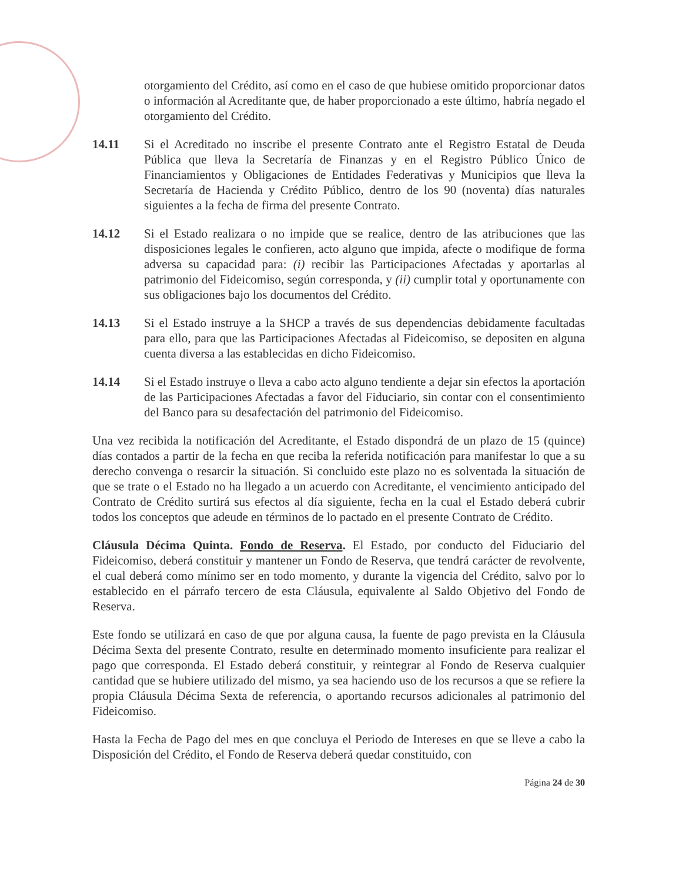otorgamiento del Crédito, así como en el caso de que hubiese omitido proporcionar datos o información al Acreditante que, de haber proporcionado a este último, habría negado el otorgamiento del Crédito.
14.11 Si el Acreditado no inscribe el presente Contrato ante el Registro Estatal de Deuda Pública que lleva la Secretaría de Finanzas y en el Registro Público Único de Financiamientos y Obligaciones de Entidades Federativas y Municipios que lleva la Secretaría de Hacienda y Crédito Público, dentro de los 90 (noventa) días naturales siguientes a la fecha de firma del presente Contrato.
14.12 Si el Estado realizara o no impide que se realice, dentro de las atribuciones que las disposiciones legales le confieren, acto alguno que impida, afecte o modifique de forma adversa su capacidad para: (i) recibir las Participaciones Afectadas y aportarlas al patrimonio del Fideicomiso, según corresponda, y (ii) cumplir total y oportunamente con sus obligaciones bajo los documentos del Crédito.
14.13 Si el Estado instruye a la SHCP a través de sus dependencias debidamente facultadas para ello, para que las Participaciones Afectadas al Fideicomiso, se depositen en alguna cuenta diversa a las establecidas en dicho Fideicomiso.
14.14 Si el Estado instruye o lleva a cabo acto alguno tendiente a dejar sin efectos la aportación de las Participaciones Afectadas a favor del Fiduciario, sin contar con el consentimiento del Banco para su desafectación del patrimonio del Fideicomiso.
Una vez recibida la notificación del Acreditante, el Estado dispondrá de un plazo de 15 (quince) días contados a partir de la fecha en que reciba la referida notificación para manifestar lo que a su derecho convenga o resarcir la situación. Si concluido este plazo no es solventada la situación de que se trate o el Estado no ha llegado a un acuerdo con Acreditante, el vencimiento anticipado del Contrato de Crédito surtirá sus efectos al día siguiente, fecha en la cual el Estado deberá cubrir todos los conceptos que adeude en términos de lo pactado en el presente Contrato de Crédito.
Cláusula Décima Quinta. Fondo de Reserva. El Estado, por conducto del Fiduciario del Fideicomiso, deberá constituir y mantener un Fondo de Reserva, que tendrá carácter de revolvente, el cual deberá como mínimo ser en todo momento, y durante la vigencia del Crédito, salvo por lo establecido en el párrafo tercero de esta Cláusula, equivalente al Saldo Objetivo del Fondo de Reserva.
Este fondo se utilizará en caso de que por alguna causa, la fuente de pago prevista en la Cláusula Décima Sexta del presente Contrato, resulte en determinado momento insuficiente para realizar el pago que corresponda. El Estado deberá constituir, y reintegrar al Fondo de Reserva cualquier cantidad que se hubiere utilizado del mismo, ya sea haciendo uso de los recursos a que se refiere la propia Cláusula Décima Sexta de referencia, o aportando recursos adicionales al patrimonio del Fideicomiso.
Hasta la Fecha de Pago del mes en que concluya el Periodo de Intereses en que se lleve a cabo la Disposición del Crédito, el Fondo de Reserva deberá quedar constituido, con
Página 24 de 30